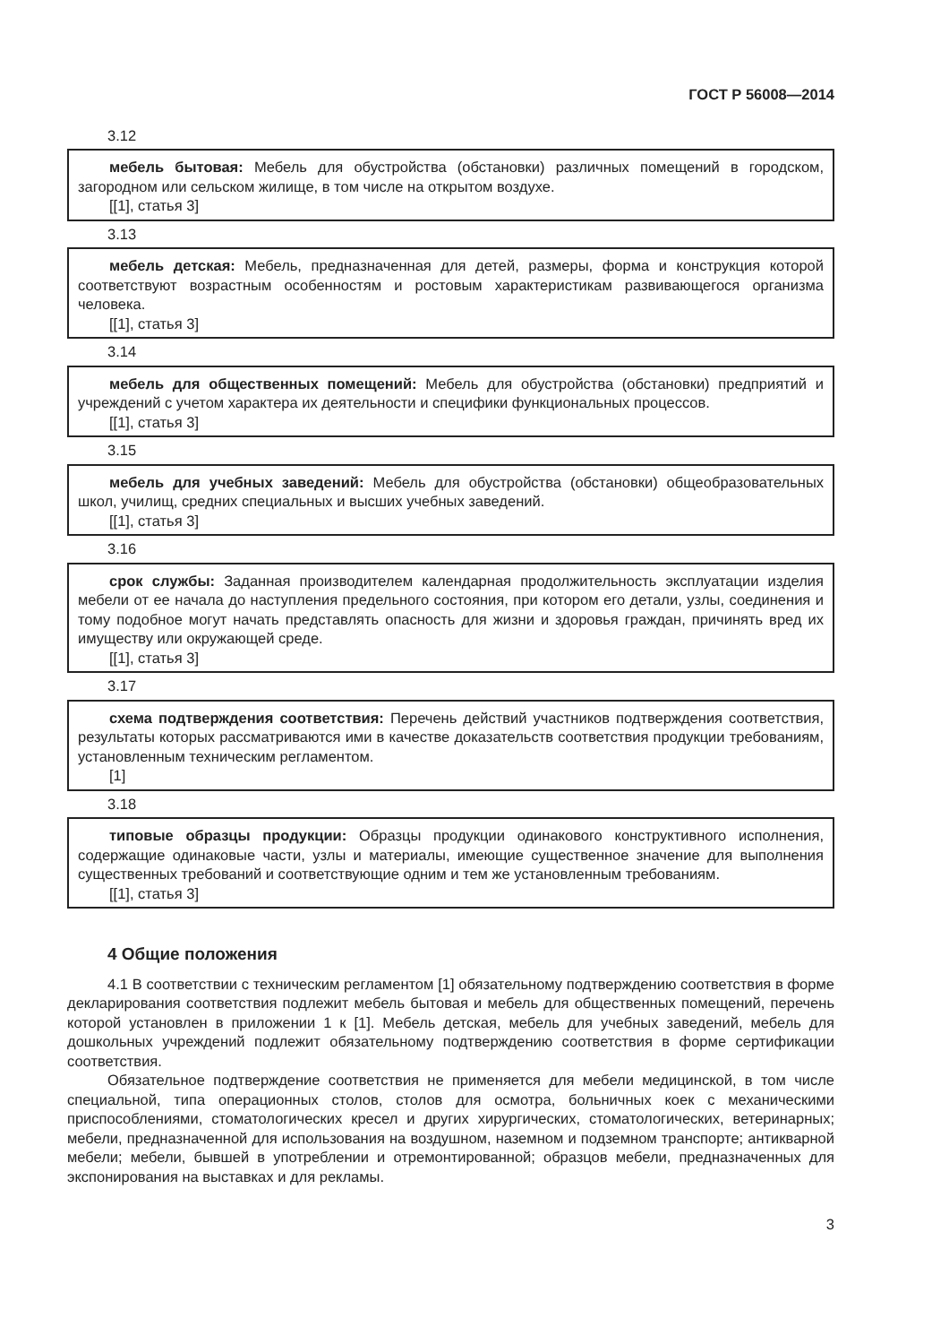ГОСТ Р 56008—2014
3.12
мебель бытовая: Мебель для обустройства (обстановки) различных помещений в городском, загородном или сельском жилище, в том числе на открытом воздухе.
[[1], статья 3]
3.13
мебель детская: Мебель, предназначенная для детей, размеры, форма и конструкция которой соответствуют возрастным особенностям и ростовым характеристикам развивающегося организма человека.
[[1], статья 3]
3.14
мебель для общественных помещений: Мебель для обустройства (обстановки) предприятий и учреждений с учетом характера их деятельности и специфики функциональных процессов.
[[1], статья 3]
3.15
мебель для учебных заведений: Мебель для обустройства (обстановки) общеобразовательных школ, училищ, средних специальных и высших учебных заведений.
[[1], статья 3]
3.16
срок службы: Заданная производителем календарная продолжительность эксплуатации изделия мебели от ее начала до наступления предельного состояния, при котором его детали, узлы, соединения и тому подобное могут начать представлять опасность для жизни и здоровья граждан, причинять вред их имуществу или окружающей среде.
[[1], статья 3]
3.17
схема подтверждения соответствия: Перечень действий участников подтверждения соответствия, результаты которых рассматриваются ими в качестве доказательств соответствия продукции требованиям, установленным техническим регламентом.
[1]
3.18
типовые образцы продукции: Образцы продукции одинакового конструктивного исполнения, содержащие одинаковые части, узлы и материалы, имеющие существенное значение для выполнения существенных требований и соответствующие одним и тем же установленным требованиям.
[[1], статья 3]
4 Общие положения
4.1 В соответствии с техническим регламентом [1] обязательному подтверждению соответствия в форме декларирования соответствия подлежит мебель бытовая и мебель для общественных помещений, перечень которой установлен в приложении 1 к [1]. Мебель детская, мебель для учебных заведений, мебель для дошкольных учреждений подлежит обязательному подтверждению соответствия в форме сертификации соответствия.
Обязательное подтверждение соответствия не применяется для мебели медицинской, в том числе специальной, типа операционных столов, столов для осмотра, больничных коек с механическими приспособлениями, стоматологических кресел и других хирургических, стоматологических, ветеринарных; мебели, предназначенной для использования на воздушном, наземном и подземном транспорте; антикварной мебели; мебели, бывшей в употреблении и отремонтированной; образцов мебели, предназначенных для экспонирования на выставках и для рекламы.
3